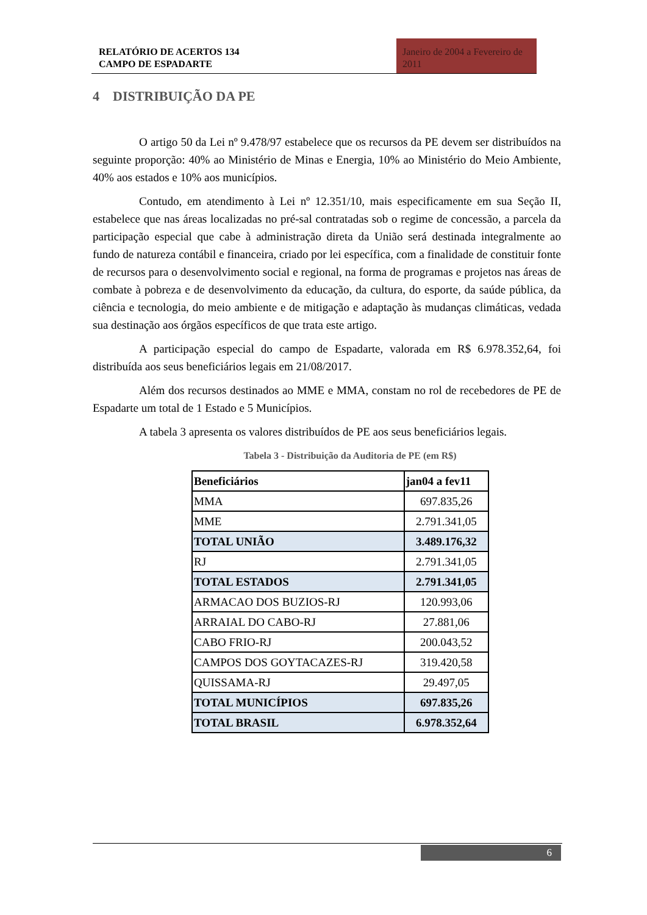RELATÓRIO DE ACERTOS 134
CAMPO DE ESPADARTE
Janeiro de 2004 a Fevereiro de 2011
4 DISTRIBUIÇÃO DA PE
O artigo 50 da Lei nº 9.478/97 estabelece que os recursos da PE devem ser distribuídos na seguinte proporção: 40% ao Ministério de Minas e Energia, 10% ao Ministério do Meio Ambiente, 40% aos estados e 10% aos municípios.
Contudo, em atendimento à Lei nº 12.351/10, mais especificamente em sua Seção II, estabelece que nas áreas localizadas no pré-sal contratadas sob o regime de concessão, a parcela da participação especial que cabe à administração direta da União será destinada integralmente ao fundo de natureza contábil e financeira, criado por lei específica, com a finalidade de constituir fonte de recursos para o desenvolvimento social e regional, na forma de programas e projetos nas áreas de combate à pobreza e de desenvolvimento da educação, da cultura, do esporte, da saúde pública, da ciência e tecnologia, do meio ambiente e de mitigação e adaptação às mudanças climáticas, vedada sua destinação aos órgãos específicos de que trata este artigo.
A participação especial do campo de Espadarte, valorada em R$ 6.978.352,64, foi distribuída aos seus beneficiários legais em 21/08/2017.
Além dos recursos destinados ao MME e MMA, constam no rol de recebedores de PE de Espadarte um total de 1 Estado e 5 Municípios.
A tabela 3 apresenta os valores distribuídos de PE aos seus beneficiários legais.
Tabela 3 - Distribuição da Auditoria de PE (em R$)
| Beneficiários | jan04 a fev11 |
| --- | --- |
| MMA | 697.835,26 |
| MME | 2.791.341,05 |
| TOTAL UNIÃO | 3.489.176,32 |
| RJ | 2.791.341,05 |
| TOTAL ESTADOS | 2.791.341,05 |
| ARMACAO DOS BUZIOS-RJ | 120.993,06 |
| ARRAIAL DO CABO-RJ | 27.881,06 |
| CABO FRIO-RJ | 200.043,52 |
| CAMPOS DOS GOYTACAZES-RJ | 319.420,58 |
| QUISSAMA-RJ | 29.497,05 |
| TOTAL MUNICÍPIOS | 697.835,26 |
| TOTAL BRASIL | 6.978.352,64 |
6